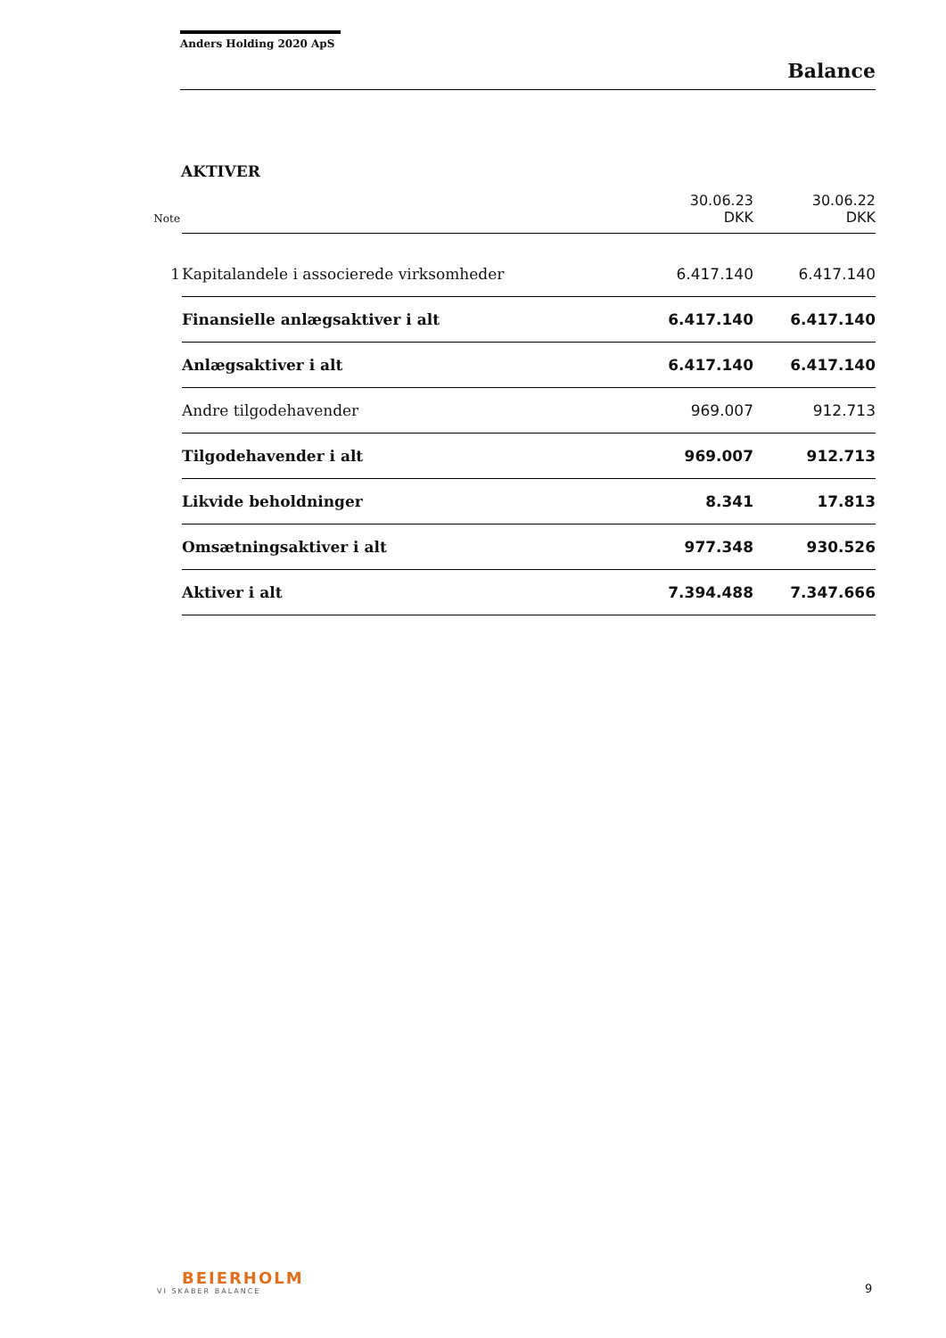Anders Holding 2020 ApS
Balance
AKTIVER
| Note | | 30.06.23 DKK | 30.06.22 DKK |
| 1 | Kapitalandele i associerede virksomheder | 6.417.140 | 6.417.140 |
| | Finansielle anlægsaktiver i alt | 6.417.140 | 6.417.140 |
| | Anlægsaktiver i alt | 6.417.140 | 6.417.140 |
| | Andre tilgodehavender | 969.007 | 912.713 |
| | Tilgodehavender i alt | 969.007 | 912.713 |
| | Likvide beholdninger | 8.341 | 17.813 |
| | Omsætningsaktiver i alt | 977.348 | 930.526 |
| | Aktiver i alt | 7.394.488 | 7.347.666 |
BEIERHOLM
VI SKABER BALANCE
9